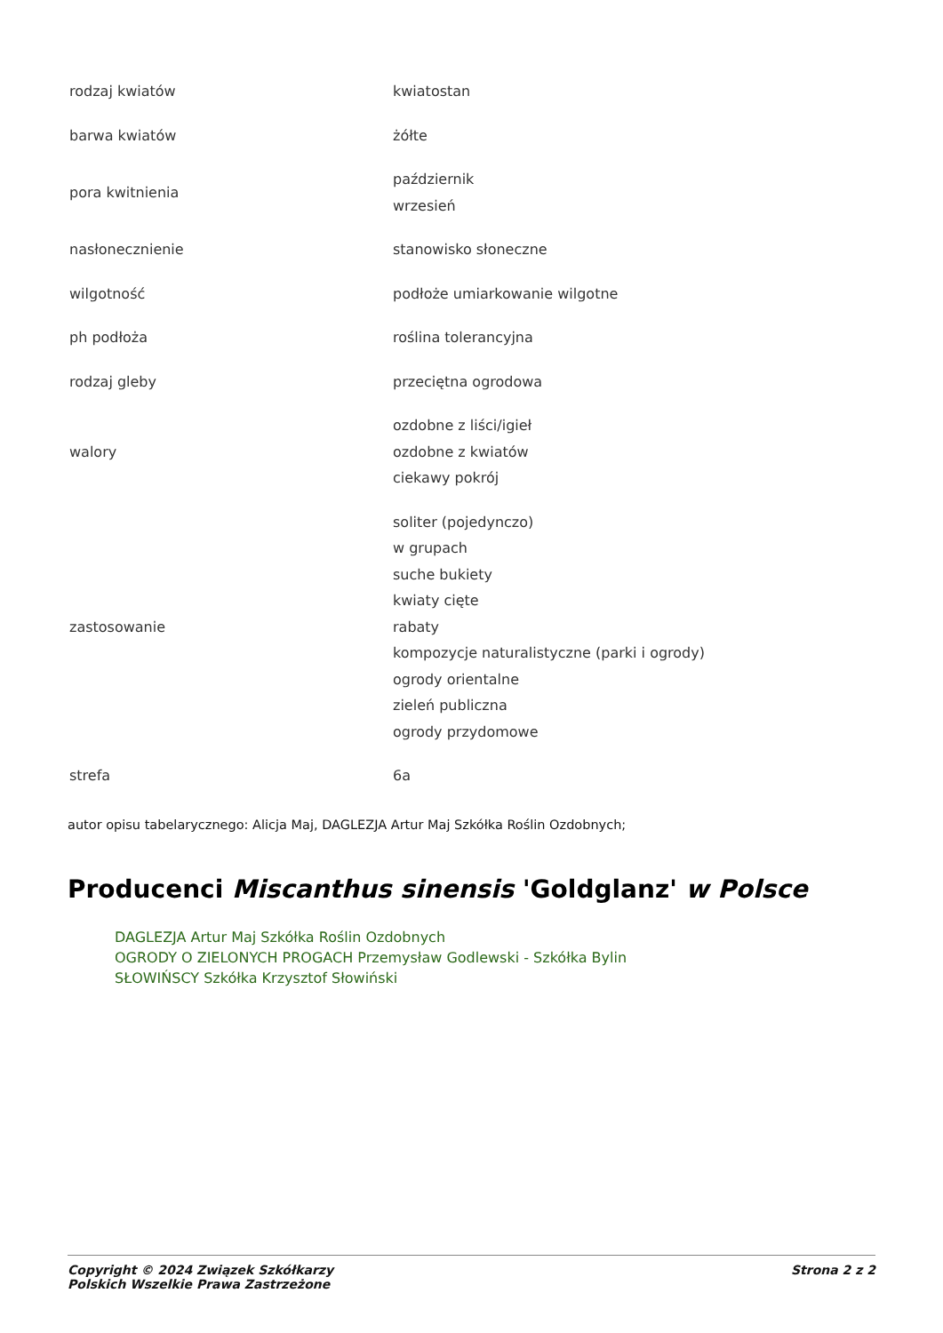| rodzaj kwiatów | kwiatostan |
| barwa kwiatów | żółte |
| pora kwitnienia | październik wrzesień |
| nasłonecznienie | stanowisko słoneczne |
| wilgotność | podłoże umiarkowanie wilgotne |
| ph podłoża | roślina tolerancyjna |
| rodzaj gleby | przeciętna ogrodowa |
| walory | ozdobne z liści/igieł ozdobne z kwiatów ciekawy pokrój |
| zastosowanie | soliter (pojedynczo) w grupach suche bukiety kwiaty cięte rabaty kompozycje naturalistyczne (parki i ogrody) ogrody orientalne zieleń publiczna ogrody przydomowe |
| strefa | 6a |
autor opisu tabelarycznego: Alicja Maj, DAGLEZJA Artur Maj Szkółka Roślin Ozdobnych;
Producenci Miscanthus sinensis 'Goldglanz' w Polsce
DAGLEZJA Artur Maj Szkółka Roślin Ozdobnych
OGRODY O ZIELONYCH PROGACH Przemysław Godlewski - Szkółka Bylin
SŁOWIŃSCY Szkółka Krzysztof Słowiński
Copyright © 2024 Związek Szkółkarzy
Polskich Wszelkie Prawa Zastrzeżone
Strona 2 z 2